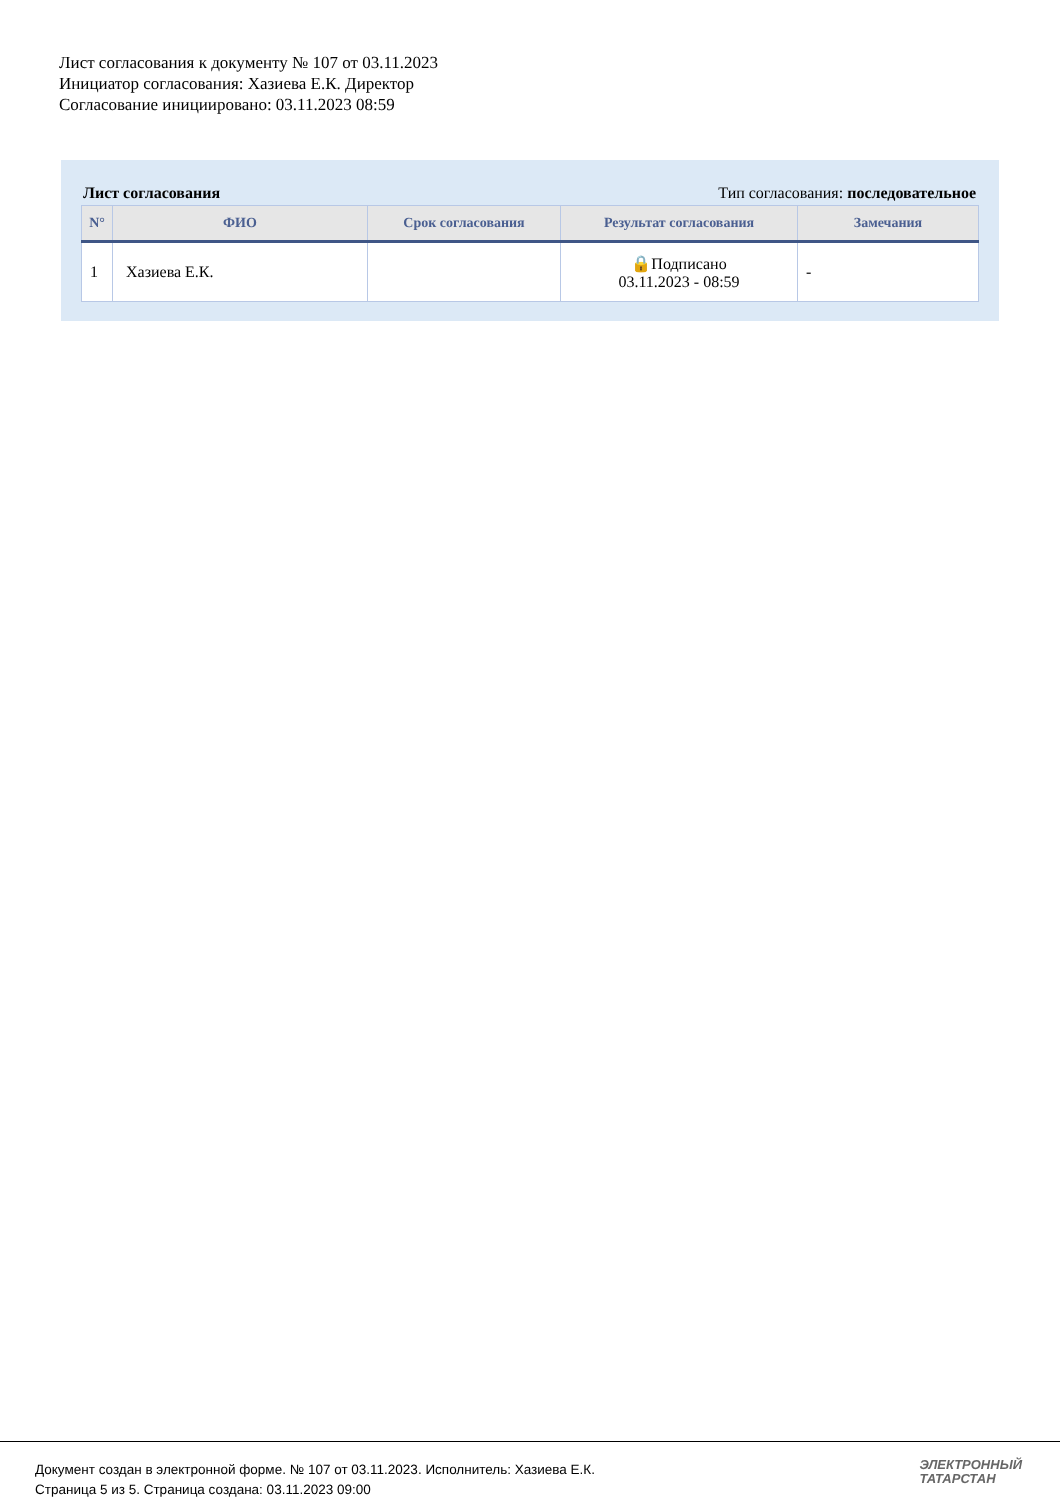Лист согласования к документу № 107 от 03.11.2023
Инициатор согласования: Хазиева Е.К. Директор
Согласование инициировано: 03.11.2023 08:59
Лист согласования Тип согласования: последовательное
| N° | ФИО | Срок согласования | Результат согласования | Замечания |
| --- | --- | --- | --- | --- |
| 1 | Хазиева Е.К. | | 🔒Подписано 03.11.2023 - 08:59 | - |
Документ создан в электронной форме. № 107 от 03.11.2023. Исполнитель: Хазиева Е.К.
Страница 5 из 5. Страница создана: 03.11.2023 09:00
ЭЛЕКТРОННЫЙ
ТАТАРСТАН